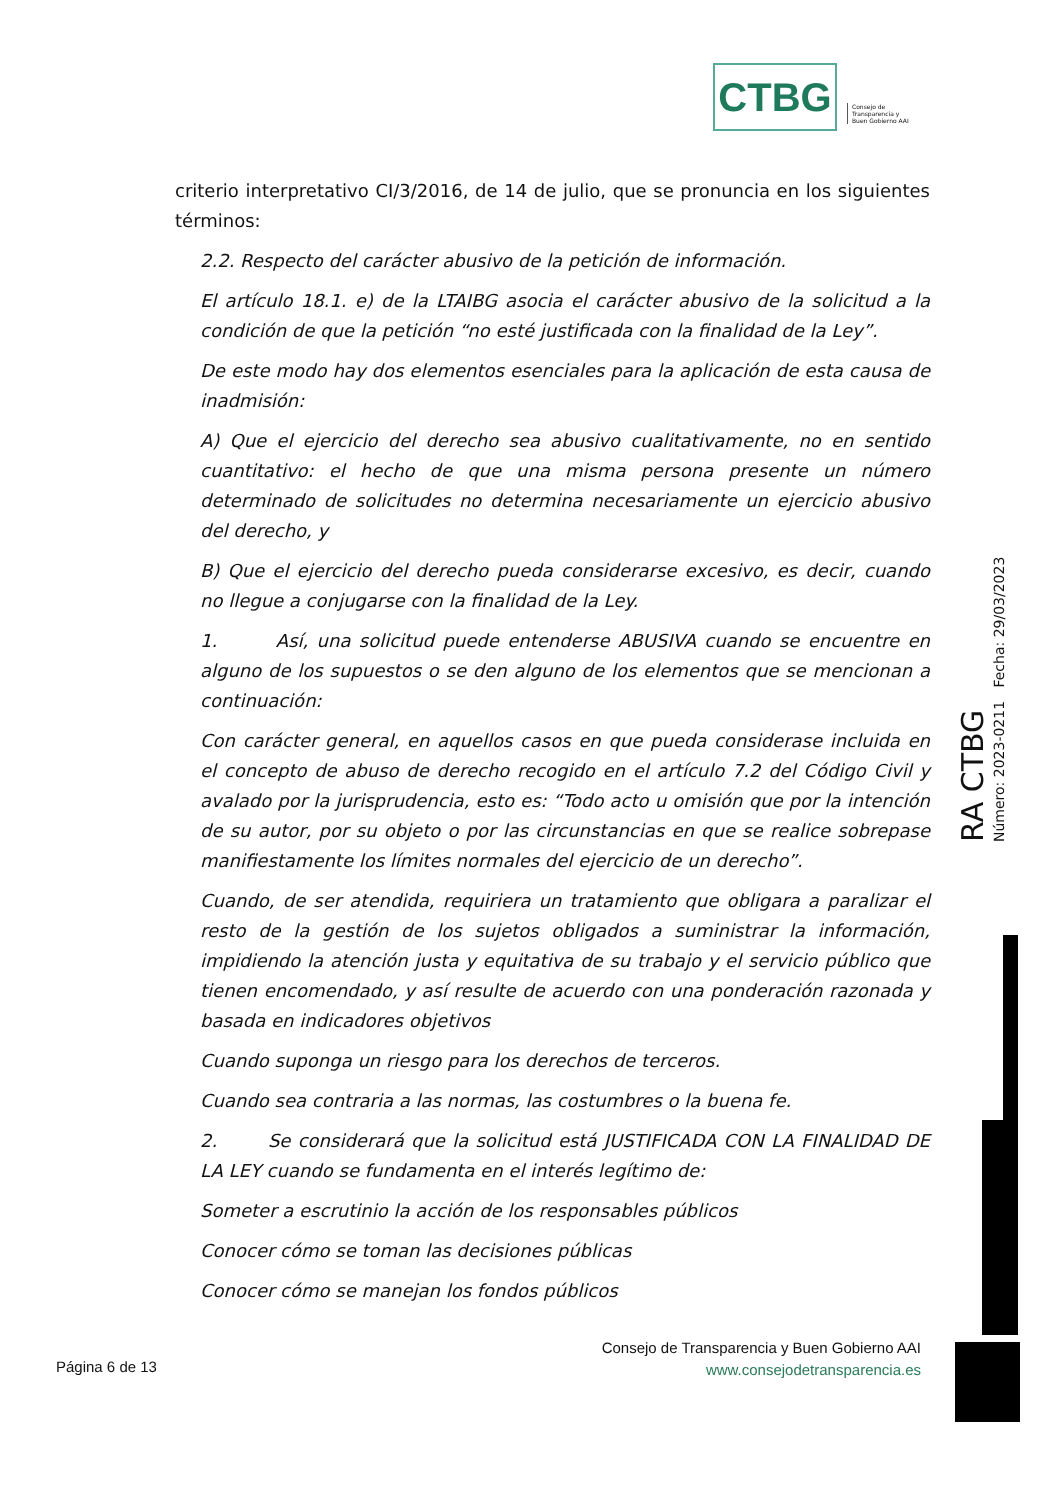CTBG Consejo de
Transparencia y
Buen Gobierno AAI
criterio interpretativo CI/3/2016, de 14 de julio, que se pronuncia en los siguientes términos:
2.2. Respecto del carácter abusivo de la petición de información.
El artículo 18.1. e) de la LTAIBG asocia el carácter abusivo de la solicitud a la condición de que la petición “no esté justificada con la finalidad de la Ley”.
De este modo hay dos elementos esenciales para la aplicación de esta causa de inadmisión:
A) Que el ejercicio del derecho sea abusivo cualitativamente, no en sentido cuantitativo: el hecho de que una misma persona presente un número determinado de solicitudes no determina necesariamente un ejercicio abusivo del derecho, y
B) Que el ejercicio del derecho pueda considerarse excesivo, es decir, cuando no llegue a conjugarse con la finalidad de la Ley.
1. Así, una solicitud puede entenderse ABUSIVA cuando se encuentre en alguno de los supuestos o se den alguno de los elementos que se mencionan a continuación:
Con carácter general, en aquellos casos en que pueda considerase incluida en el concepto de abuso de derecho recogido en el artículo 7.2 del Código Civil y avalado por la jurisprudencia, esto es: “Todo acto u omisión que por la intención de su autor, por su objeto o por las circunstancias en que se realice sobrepase manifiestamente los límites normales del ejercicio de un derecho”.
Cuando, de ser atendida, requiriera un tratamiento que obligara a paralizar el resto de la gestión de los sujetos obligados a suministrar la información, impidiendo la atención justa y equitativa de su trabajo y el servicio público que tienen encomendado, y así resulte de acuerdo con una ponderación razonada y basada en indicadores objetivos
Cuando suponga un riesgo para los derechos de terceros.
Cuando sea contraria a las normas, las costumbres o la buena fe.
2. Se considerará que la solicitud está JUSTIFICADA CON LA FINALIDAD DE LA LEY cuando se fundamenta en el interés legítimo de:
Someter a escrutinio la acción de los responsables públicos
Conocer cómo se toman las decisiones públicas
Conocer cómo se manejan los fondos públicos
RA CTBG Número: 2023-0211 Fecha: 29/03/2023
Consejo de Transparencia y Buen Gobierno AAI
www.consejodetransparencia.es
Página 6 de 13